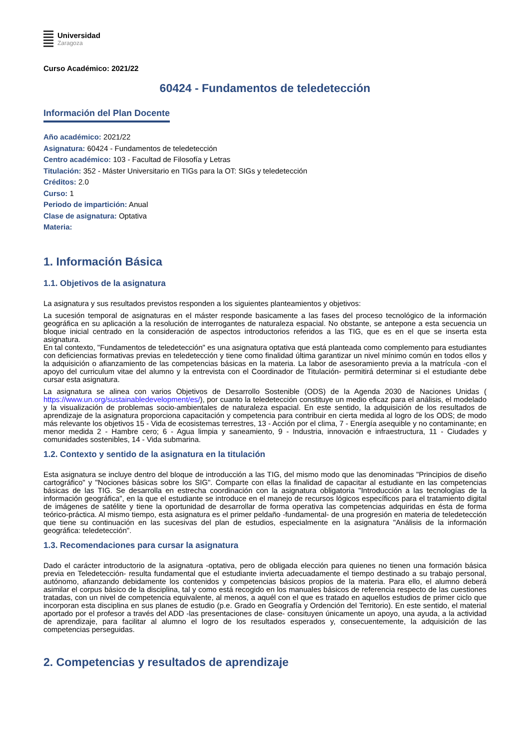Universidad
Zaragoza
Curso Académico: 2021/22
60424 - Fundamentos de teledetección
Información del Plan Docente
Año académico: 2021/22
Asignatura: 60424 - Fundamentos de teledetección
Centro académico: 103 - Facultad de Filosofía y Letras
Titulación: 352 - Máster Universitario en TIGs para la OT: SIGs y teledetección
Créditos: 2.0
Curso: 1
Periodo de impartición: Anual
Clase de asignatura: Optativa
Materia:
1. Información Básica
1.1. Objetivos de la asignatura
La asignatura y sus resultados previstos responden a los siguientes planteamientos y objetivos:
La sucesión temporal de asignaturas en el máster responde basicamente a las fases del proceso tecnológico de la información geográfica en su aplicación a la resolución de interrogantes de naturaleza espacial. No obstante, se antepone a esta secuencia un bloque inicial centrado en la consideración de aspectos introductorios referidos a las TIG, que es en el que se inserta esta asignatura.
En tal contexto, "Fundamentos de teledetección" es una asignatura optativa que está planteada como complemento para estudiantes con deficiencias formativas previas en teledetección y tiene como finalidad última garantizar un nivel mínimo común en todos ellos y la adquisición o afianzamiento de las competencias básicas en la materia. La labor de asesoramiento previa a la matrícula -con el apoyo del curriculum vitae del alumno y la entrevista con el Coordinador de Titulación- permitirá determinar si el estudiante debe cursar esta asignatura.
La asignatura se alinea con varios Objetivos de Desarrollo Sostenible (ODS) de la Agenda 2030 de Naciones Unidas ( https://www.un.org/sustainabledevelopment/es/), por cuanto la teledetección constituye un medio eficaz para el análisis, el modelado y la visualización de problemas socio-ambientales de naturaleza espacial. En este sentido, la adquisición de los resultados de aprendizaje de la asignatura proporciona capacitación y competencia para contribuir en cierta medida al logro de los ODS; de modo más relevante los objetivos 15 - Vida de ecosistemas terrestres, 13 - Acción por el clima, 7 - Energía asequible y no contaminante; en menor medida 2 - Hambre cero; 6 - Agua limpia y saneamiento, 9 - Industria, innovación e infraestructura, 11 - Ciudades y comunidades sostenibles, 14 - Vida submarina.
1.2. Contexto y sentido de la asignatura en la titulación
Esta asignatura se incluye dentro del bloque de introducción a las TIG, del mismo modo que las denominadas "Principios de diseño cartográfico" y "Nociones básicas sobre los SIG". Comparte con ellas la finalidad de capacitar al estudiante en las competencias básicas de las TIG. Se desarrolla en estrecha coordinación con la asignatura obligatoria "Introducción a las tecnologías de la información geográfica", en la que el estudiante se introduce en el manejo de recursos lógicos específicos para el tratamiento digital de imágenes de satélite y tiene la oportunidad de desarrollar de forma operativa las competencias adquiridas en ésta de forma teórico-práctica. Al mismo tiempo, esta asignatura es el primer peldaño -fundamental- de una progresión en materia de teledetección que tiene su continuación en las sucesivas del plan de estudios, especialmente en la asignatura "Análisis de la información geográfica: teledetección".
1.3. Recomendaciones para cursar la asignatura
Dado el carácter introductorio de la asignatura -optativa, pero de obligada elección para quienes no tienen una formación básica previa en Teledetección- resulta fundamental que el estudiante invierta adecuadamente el tiempo destinado a su trabajo personal, autónomo, afianzando debidamente los contenidos y competencias básicos propios de la materia. Para ello, el alumno deberá asimilar el corpus básico de la disciplina, tal y como está recogido en los manuales básicos de referencia respecto de las cuestiones tratadas, con un nivel de competencia equivalente, al menos, a aquél con el que es tratado en aquellos estudios de primer ciclo que incorporan esta disciplina en sus planes de estudio (p.e. Grado en Geografía y Ordención del Territorio). En este sentido, el material aportado por el profesor a través del ADD -las presentaciones de clase- consituyen únicamente un apoyo, una ayuda, a la actividad de aprendizaje, para facilitar al alumno el logro de los resultados esperados y, consecuentemente, la adquisición de las competencias perseguidas.
2. Competencias y resultados de aprendizaje